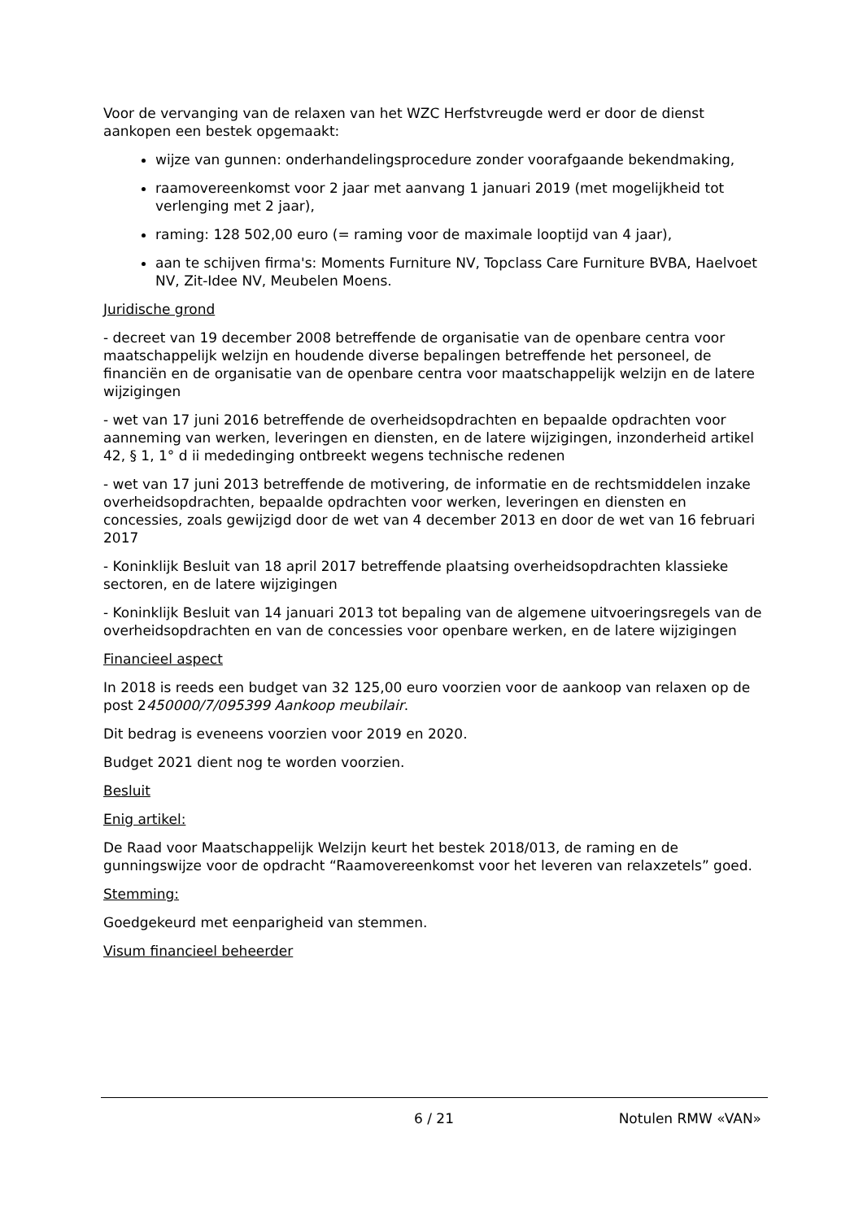Voor de vervanging van de relaxen van het WZC Herfstvreugde werd er door de dienst aankopen een bestek opgemaakt:
wijze van gunnen: onderhandelingsprocedure zonder voorafgaande bekendmaking,
raamovereenkomst voor 2 jaar met aanvang 1 januari 2019 (met mogelijkheid tot verlenging met 2 jaar),
raming: 128 502,00 euro (= raming voor de maximale looptijd van 4 jaar),
aan te schijven firma's: Moments Furniture NV, Topclass Care Furniture BVBA, Haelvoet NV, Zit-Idee NV, Meubelen Moens.
Juridische grond
- decreet van 19 december 2008 betreffende de organisatie van de openbare centra voor maatschappelijk welzijn en houdende diverse bepalingen betreffende het personeel, de financiën en de organisatie van de openbare centra voor maatschappelijk welzijn en de latere wijzigingen
- wet van 17 juni 2016 betreffende de overheidsopdrachten en bepaalde opdrachten voor aanneming van werken, leveringen en diensten, en de latere wijzigingen, inzonderheid artikel 42, § 1, 1° d ii mededinging ontbreekt wegens technische redenen
- wet van 17 juni 2013 betreffende de motivering, de informatie en de rechtsmiddelen inzake overheidsopdrachten, bepaalde opdrachten voor werken, leveringen en diensten en concessies, zoals gewijzigd door de wet van 4 december 2013 en door de wet van 16 februari 2017
- Koninklijk Besluit van 18 april 2017 betreffende plaatsing overheidsopdrachten klassieke sectoren, en de latere wijzigingen
- Koninklijk Besluit van 14 januari 2013 tot bepaling van de algemene uitvoeringsregels van de overheidsopdrachten en van de concessies voor openbare werken, en de latere wijzigingen
Financieel aspect
In 2018 is reeds een budget van 32 125,00 euro voorzien voor de aankoop van relaxen op de post 2450000/7/095399 Aankoop meubilair.
Dit bedrag is eveneens voorzien voor 2019 en 2020.
Budget 2021 dient nog te worden voorzien.
Besluit
Enig artikel:
De Raad voor Maatschappelijk Welzijn keurt het bestek 2018/013, de raming en de gunningswijze voor de opdracht “Raamovereenkomst voor het leveren van relaxzetels” goed.
Stemming:
Goedgekeurd met eenparigheid van stemmen.
Visum financieel beheerder
6 / 21 Notulen RMW «VAN»